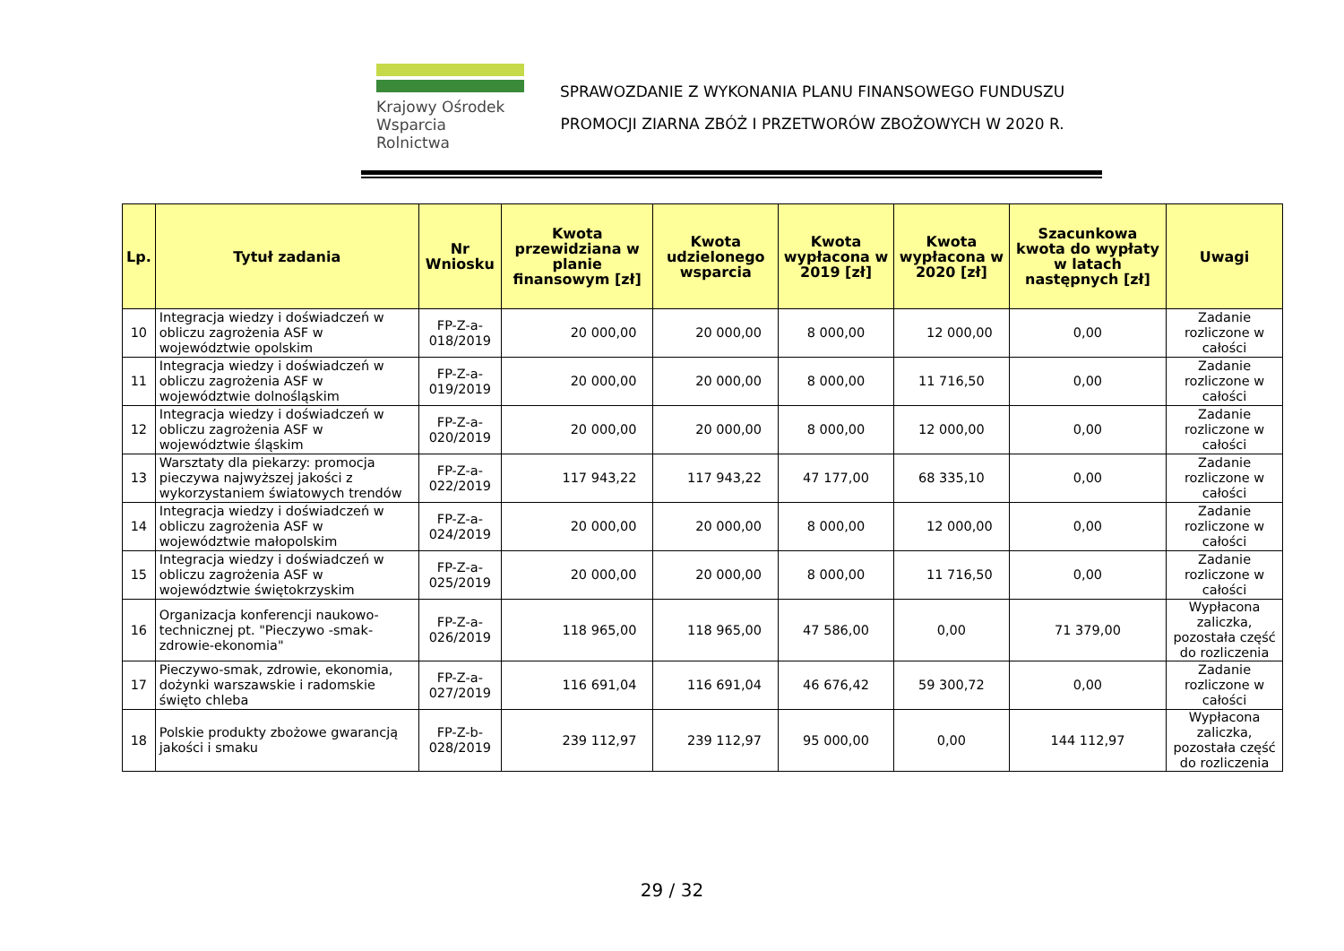Krajowy Ośrodek
Wsparcia Rolnictwa
SPRAWOZDANIE Z WYKONANIA PLANU FINANSOWEGO FUNDUSZU
PROMOCJI ZIARNA ZBÓŻ I PRZETWORÓW ZBOŻOWYCH W 2020 R.
| Lp. | Tytuł zadania | Nr Wniosku | Kwota przewidziana w planie finansowym [zł] | Kwota udzielonego wsparcia | Kwota wypłacona w 2019 [zł] | Kwota wypłacona w 2020 [zł] | Szacunkowa kwota do wypłaty w latach następnych [zł] | Uwagi |
| --- | --- | --- | --- | --- | --- | --- | --- | --- |
| 10 | Integracja wiedzy i doświadczeń w obliczu zagrożenia ASF w województwie opolskim | FP-Z-a-018/2019 | 20 000,00 | 20 000,00 | 8 000,00 | 12 000,00 | 0,00 | Zadanie rozliczone w całości |
| 11 | Integracja wiedzy i doświadczeń w obliczu zagrożenia ASF w województwie dolnośląskim | FP-Z-a-019/2019 | 20 000,00 | 20 000,00 | 8 000,00 | 11 716,50 | 0,00 | Zadanie rozliczone w całości |
| 12 | Integracja wiedzy i doświadczeń w obliczu zagrożenia ASF w województwie śląskim | FP-Z-a-020/2019 | 20 000,00 | 20 000,00 | 8 000,00 | 12 000,00 | 0,00 | Zadanie rozliczone w całości |
| 13 | Warsztaty dla piekarzy: promocja pieczywa najwyższej jakości z wykorzystaniem światowych trendów | FP-Z-a-022/2019 | 117 943,22 | 117 943,22 | 47 177,00 | 68 335,10 | 0,00 | Zadanie rozliczone w całości |
| 14 | Integracja wiedzy i doświadczeń w obliczu zagrożenia ASF w województwie małopolskim | FP-Z-a-024/2019 | 20 000,00 | 20 000,00 | 8 000,00 | 12 000,00 | 0,00 | Zadanie rozliczone w całości |
| 15 | Integracja wiedzy i doświadczeń w obliczu zagrożenia ASF w województwie świętokrzyskim | FP-Z-a-025/2019 | 20 000,00 | 20 000,00 | 8 000,00 | 11 716,50 | 0,00 | Zadanie rozliczone w całości |
| 16 | Organizacja konferencji naukowo-technicznej pt. "Pieczywo -smak-zdrowie-ekonomia" | FP-Z-a-026/2019 | 118 965,00 | 118 965,00 | 47 586,00 | 0,00 | 71 379,00 | Wypłacona zaliczka, pozostała część do rozliczenia |
| 17 | Pieczywo-smak, zdrowie, ekonomia, dożynki warszawskie i radomskie święto chleba | FP-Z-a-027/2019 | 116 691,04 | 116 691,04 | 46 676,42 | 59 300,72 | 0,00 | Zadanie rozliczone w całości |
| 18 | Polskie produkty zbożowe gwarancją jakości i smaku | FP-Z-b-028/2019 | 239 112,97 | 239 112,97 | 95 000,00 | 0,00 | 144 112,97 | Wypłacona zaliczka, pozostała część do rozliczenia |
29 / 32